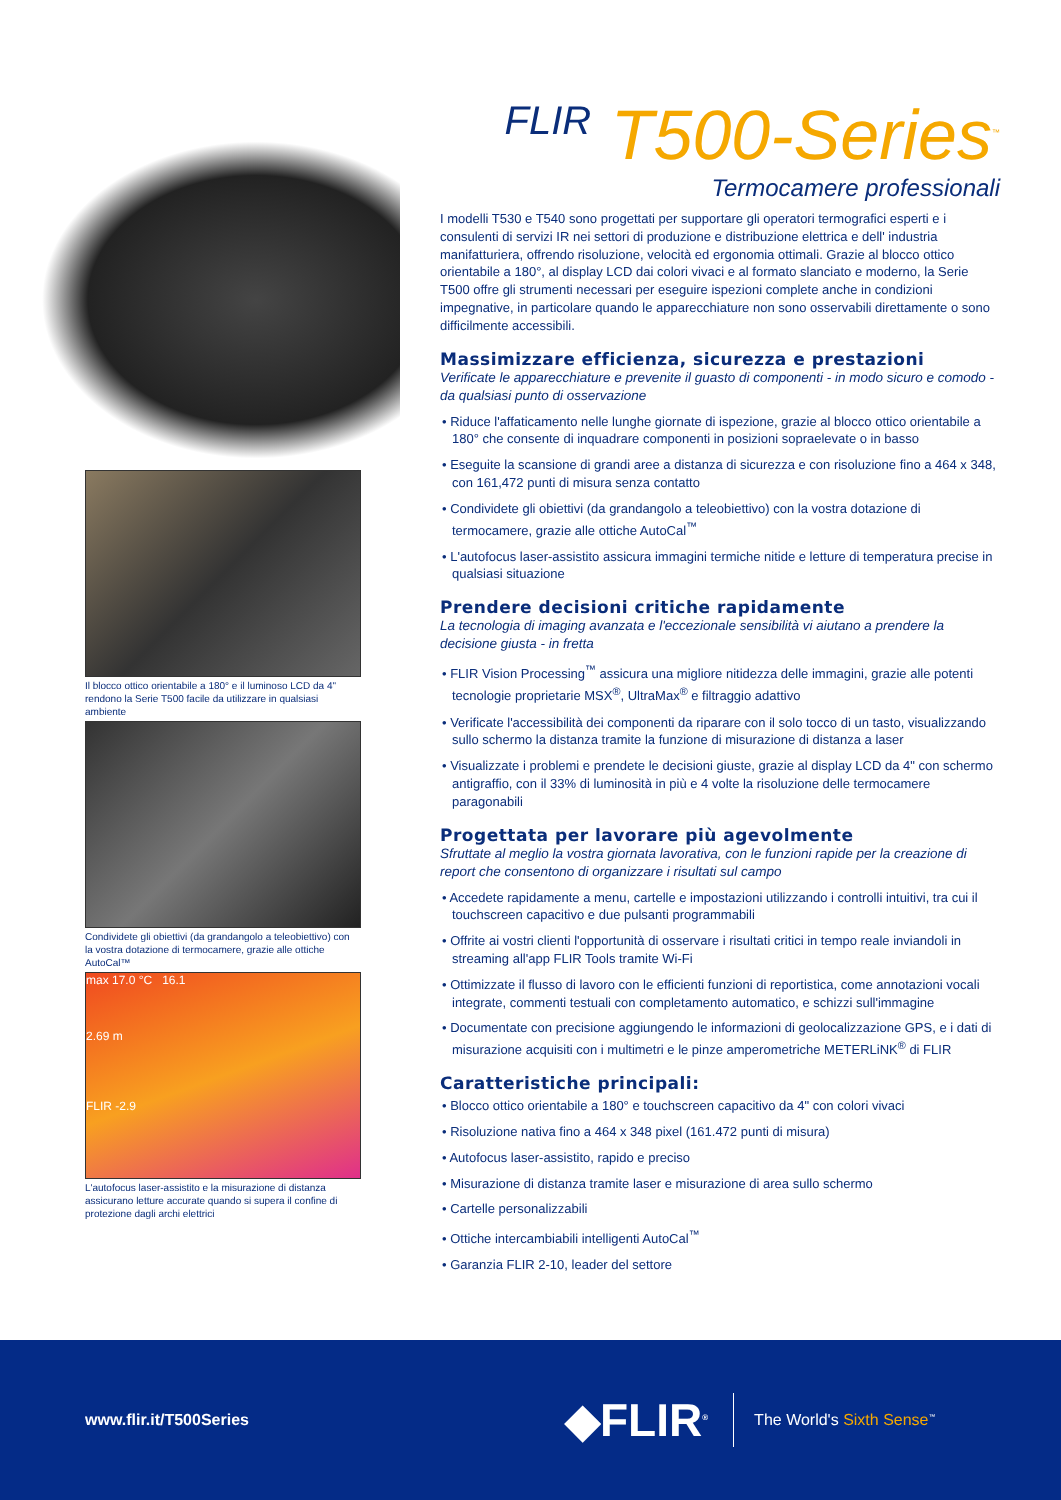Il blocco ottico orientabile a 180° e il luminoso LCD da 4" rendono la Serie T500 facile da utilizzare in qualsiasi ambiente
Condividete gli obiettivi (da grandangolo a teleobiettivo) con la vostra dotazione di termocamere, grazie alle ottiche AutoCal™
max 17.0 °C 16.1
2.69 m
FLIR -2.9
L'autofocus laser-assistito e la misurazione di distanza assicurano letture accurate quando si supera il confine di protezione dagli archi elettrici
FLIR T500-Series<sup>™</sup>
Termocamere professionali
I modelli T530 e T540 sono progettati per supportare gli operatori termografici esperti e i consulenti di servizi IR nei settori di produzione e distribuzione elettrica e dell' industria manifatturiera, offrendo risoluzione, velocità ed ergonomia ottimali. Grazie al blocco ottico orientabile a 180°, al display LCD dai colori vivaci e al formato slanciato e moderno, la Serie T500 offre gli strumenti necessari per eseguire ispezioni complete anche in condizioni impegnative, in particolare quando le apparecchiature non sono osservabili direttamente o sono difficilmente accessibili.
Massimizzare efficienza, sicurezza e prestazioni
Verificate le apparecchiature e prevenite il guasto di componenti - in modo sicuro e comodo - da qualsiasi punto di osservazione
• Riduce l'affaticamento nelle lunghe giornate di ispezione, grazie al blocco ottico orientabile a 180° che consente di inquadrare componenti in posizioni sopraelevate o in basso
• Eseguite la scansione di grandi aree a distanza di sicurezza e con risoluzione fino a 464 x 348, con 161,472 punti di misura senza contatto
• Condividete gli obiettivi (da grandangolo a teleobiettivo) con la vostra dotazione di termocamere, grazie alle ottiche AutoCal<sup>™</sup>
• L'autofocus laser-assistito assicura immagini termiche nitide e letture di temperatura precise in qualsiasi situazione
Prendere decisioni critiche rapidamente
La tecnologia di imaging avanzata e l'eccezionale sensibilità vi aiutano a prendere la decisione giusta - in fretta
• FLIR Vision Processing<sup>™</sup> assicura una migliore nitidezza delle immagini, grazie alle potenti tecnologie proprietarie MSX<sup>®</sup>, UltraMax<sup>®</sup> e filtraggio adattivo
• Verificate l'accessibilità dei componenti da riparare con il solo tocco di un tasto, visualizzando sullo schermo la distanza tramite la funzione di misurazione di distanza a laser
• Visualizzate i problemi e prendete le decisioni giuste, grazie al display LCD da 4" con schermo antigraffio, con il 33% di luminosità in più e 4 volte la risoluzione delle termocamere paragonabili
Progettata per lavorare più agevolmente
Sfruttate al meglio la vostra giornata lavorativa, con le funzioni rapide per la creazione di report che consentono di organizzare i risultati sul campo
• Accedete rapidamente a menu, cartelle e impostazioni utilizzando i controlli intuitivi, tra cui il touchscreen capacitivo e due pulsanti programmabili
• Offrite ai vostri clienti l'opportunità di osservare i risultati critici in tempo reale inviandoli in streaming all'app FLIR Tools tramite Wi-Fi
• Ottimizzate il flusso di lavoro con le efficienti funzioni di reportistica, come annotazioni vocali integrate, commenti testuali con completamento automatico, e schizzi sull'immagine
• Documentate con precisione aggiungendo le informazioni di geolocalizzazione GPS, e i dati di misurazione acquisiti con i multimetri e le pinze amperometriche METERLiNK<sup>®</sup> di FLIR
Caratteristiche principali:
• Blocco ottico orientabile a 180° e touchscreen capacitivo da 4" con colori vivaci
• Risoluzione nativa fino a 464 x 348 pixel (161.472 punti di misura)
• Autofocus laser-assistito, rapido e preciso
• Misurazione di distanza tramite laser e misurazione di area sullo schermo
• Cartelle personalizzabili
• Ottiche intercambiabili intelligenti AutoCal<sup>™</sup>
• Garanzia FLIR 2-10, leader del settore
www.flir.it/T500Series
◆FLIR<sup>®</sup>
The World's Sixth Sense<sup>™</sup>